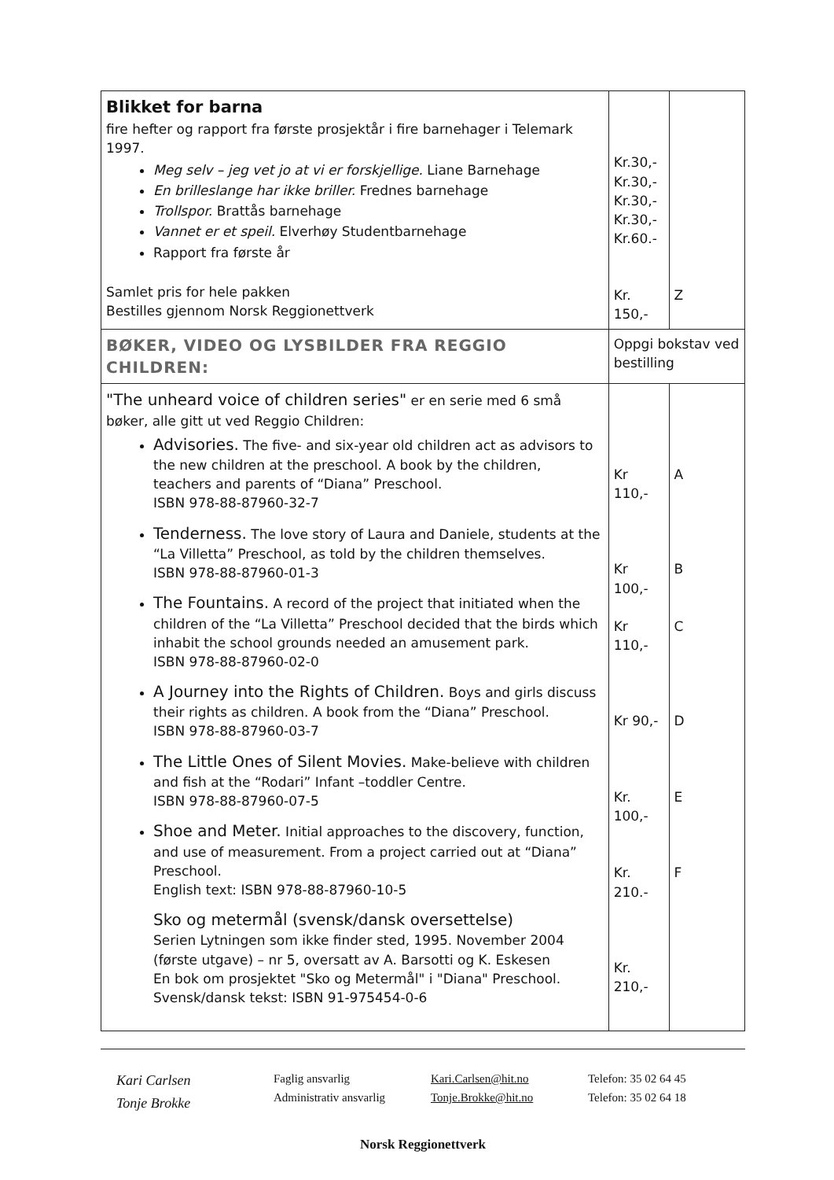| Blikket for barna fire hefter og rapport fra første prosjektår i fire barnehager i Telemark 1997. Meg selv – jeg vet jo at vi er forskjellige. Liane Barnehage En brilleslange har ikke briller. Frednes barnehage Trollspor. Brattås barnehage Vannet er et speil. Elverhøy Studentbarnehage Rapport fra første år Samlet pris for hele pakken Bestilles gjennom Norsk Reggionettverk | Kr.30,- Kr.30,- Kr.30,- Kr.30,- Kr.60.- Kr. 150,- | Z |
| BØKER, VIDEO OG LYSBILDER FRA REGGIO CHILDREN: | Oppgi bokstav ved bestilling | |
| "The unheard voice of children series" er en serie med 6 små bøker, alle gitt ut ved Reggio Children: Advisories. The five- and six-year old children act as advisors to the new children at the preschool. A book by the children, teachers and parents of “Diana” Preschool. ISBN 978-88-87960-32-7 Tenderness. The love story of Laura and Daniele, students at the “La Villetta” Preschool, as told by the children themselves. ISBN 978-88-87960-01-3 The Fountains. A record of the project that initiated when the children of the “La Villetta” Preschool decided that the birds which inhabit the school grounds needed an amusement park. ISBN 978-88-87960-02-0 A Journey into the Rights of Children. Boys and girls discuss their rights as children. A book from the “Diana” Preschool. ISBN 978-88-87960-03-7 The Little Ones of Silent Movies. Make-believe with children and fish at the “Rodari” Infant –toddler Centre. ISBN 978-88-87960-07-5 Shoe and Meter. Initial approaches to the discovery, function, and use of measurement. From a project carried out at “Diana” Preschool. English text: ISBN 978-88-87960-10-5 Sko og metermål (svensk/dansk oversettelse) Serien Lytningen som ikke finder sted, 1995. November 2004 (første utgave) – nr 5, oversatt av A. Barsotti og K. Eskesen En bok om prosjektet "Sko og Metermål" i "Diana" Preschool. Svensk/dansk tekst: ISBN 91-975454-0-6 | Kr 110,- Kr 100,- Kr 110,- Kr 90,- Kr. 100,- Kr. 210.- Kr. 210,- | A B C D E F |
Kari Carlsen
Tonje Brokke
Faglig ansvarlig
Administrativ ansvarlig
Kari.Carlsen@hit.no
Tonje.Brokke@hit.no
Telefon: 35 02 64 45
Telefon: 35 02 64 18
Norsk Reggionettverk